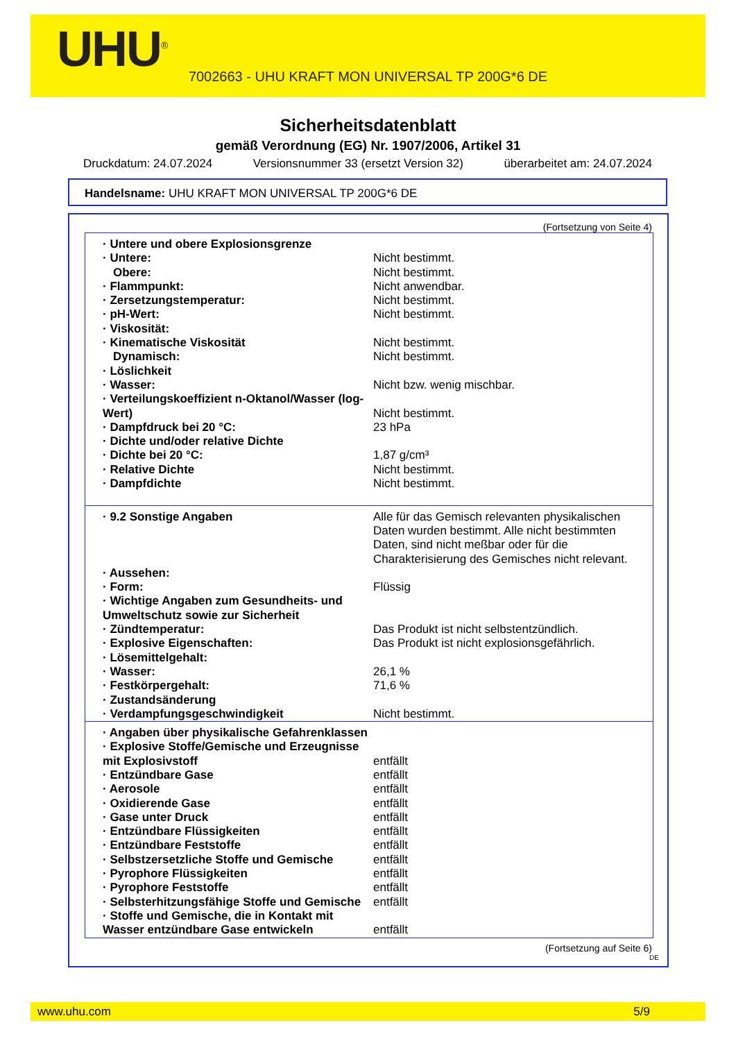UHU<sup>®</sup>
7002663 - UHU KRAFT MON UNIVERSAL TP 200G*6 DE
Sicherheitsdatenblatt
gemäß Verordnung (EG) Nr. 1907/2006, Artikel 31
Druckdatum: 24.07.2024 Versionsnummer 33 (ersetzt Version 32) überarbeitet am: 24.07.2024
Handelsname: UHU KRAFT MON UNIVERSAL TP 200G*6 DE
(Fortsetzung von Seite 4)
| · Untere und obere Explosionsgrenze | |
| · Untere: | Nicht bestimmt. |
| Obere: | Nicht bestimmt. |
| · Flammpunkt: | Nicht anwendbar. |
| · Zersetzungstemperatur: | Nicht bestimmt. |
| · pH-Wert: | Nicht bestimmt. |
| · Viskosität: | |
| · Kinematische Viskosität | Nicht bestimmt. |
| Dynamisch: | Nicht bestimmt. |
| · Löslichkeit | |
| · Wasser: | Nicht bzw. wenig mischbar. |
| · Verteilungskoeffizient n-Oktanol/Wasser (log-Wert) | Nicht bestimmt. |
| · Dampfdruck bei 20 °C: | 23 hPa |
| · Dichte und/oder relative Dichte | |
| · Dichte bei 20 °C: | 1,87 g/cm³ |
| · Relative Dichte | Nicht bestimmt. |
| · Dampfdichte | Nicht bestimmt. |
| · 9.2 Sonstige Angaben | Alle für das Gemisch relevanten physikalischen Daten wurden bestimmt. Alle nicht bestimmten Daten, sind nicht meßbar oder für die Charakterisierung des Gemisches nicht relevant. |
| · Aussehen: | |
| · Form: | Flüssig |
| · Wichtige Angaben zum Gesundheits- und Umweltschutz sowie zur Sicherheit | |
| · Zündtemperatur: | Das Produkt ist nicht selbstentzündlich. |
| · Explosive Eigenschaften: | Das Produkt ist nicht explosionsgefährlich. |
| · Lösemittelgehalt: | |
| · Wasser: | 26,1 % |
| · Festkörpergehalt: | 71,6 % |
| · Zustandsänderung | |
| · Verdampfungsgeschwindigkeit | Nicht bestimmt. |
| · Angaben über physikalische Gefahrenklassen | |
| · Explosive Stoffe/Gemische und Erzeugnisse mit Explosivstoff | entfällt |
| · Entzündbare Gase | entfällt |
| · Aerosole | entfällt |
| · Oxidierende Gase | entfällt |
| · Gase unter Druck | entfällt |
| · Entzündbare Flüssigkeiten | entfällt |
| · Entzündbare Feststoffe | entfällt |
| · Selbstzersetzliche Stoffe und Gemische | entfällt |
| · Pyrophore Flüssigkeiten | entfällt |
| · Pyrophore Feststoffe | entfällt |
| · Selbsterhitzungsfähige Stoffe und Gemische | entfällt |
| · Stoffe und Gemische, die in Kontakt mit Wasser entzündbare Gase entwickeln | entfällt |
(Fortsetzung auf Seite 6)
DE
www.uhu.com 5/9